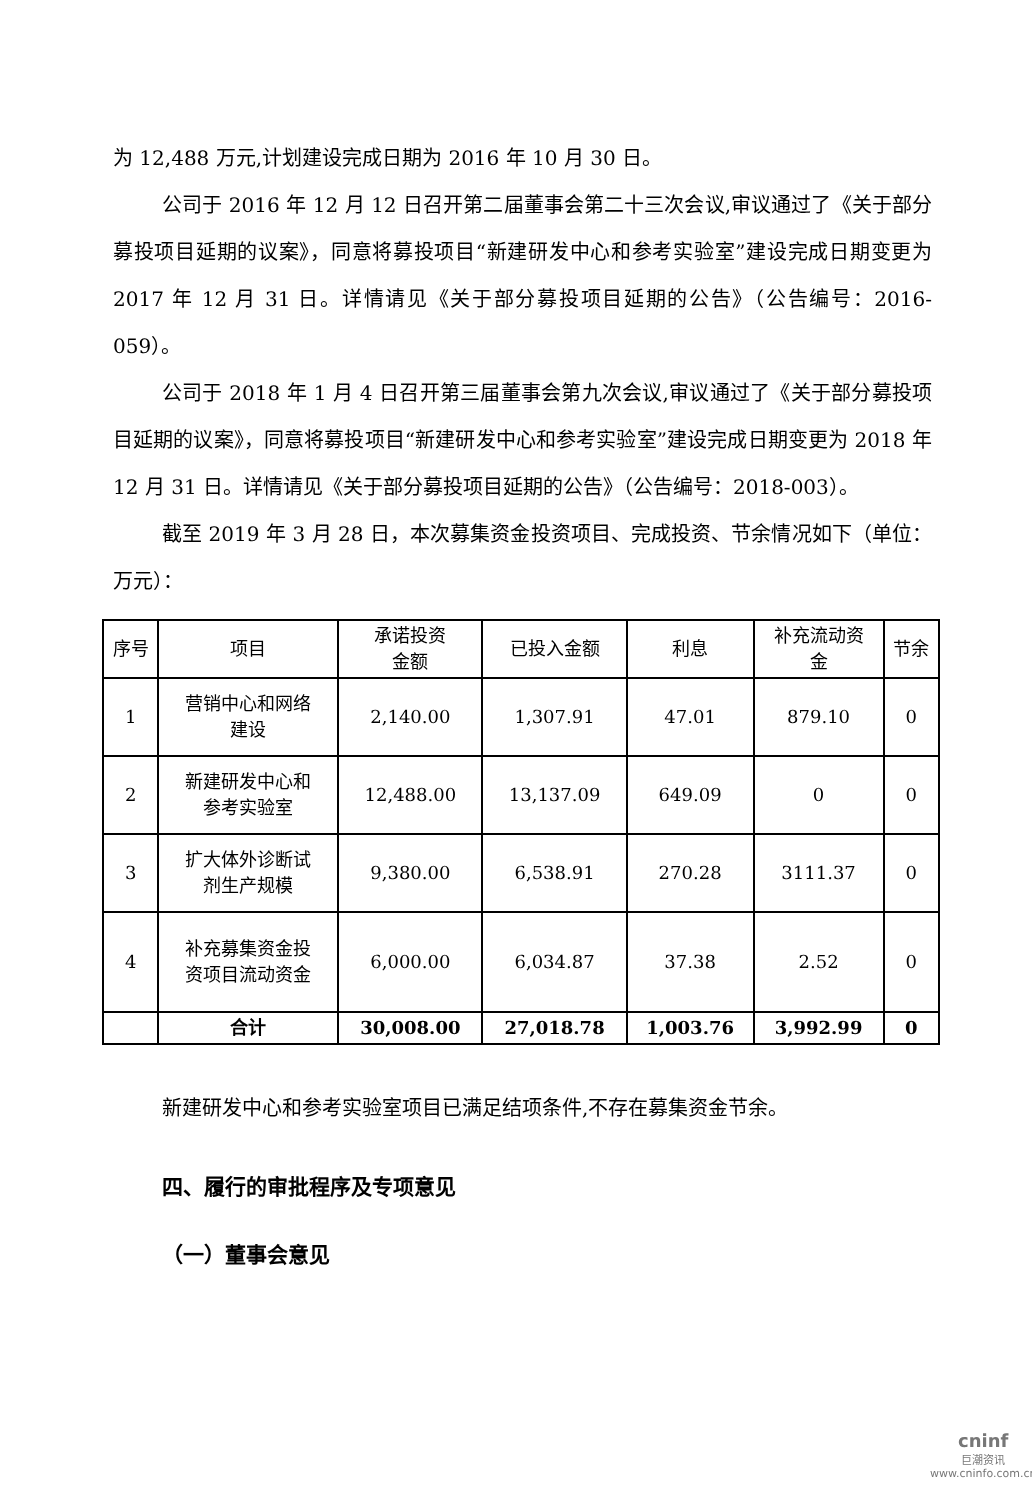为 12,488 万元,计划建设完成日期为 2016 年 10 月 30 日。
公司于 2016 年 12 月 12 日召开第二届董事会第二十三次会议,审议通过了《关于部分募投项目延期的议案》，同意将募投项目“新建研发中心和参考实验室”建设完成日期变更为 2017 年 12 月 31 日。详情请见《关于部分募投项目延期的公告》（公告编号：2016-059）。
公司于 2018 年 1 月 4 日召开第三届董事会第九次会议,审议通过了《关于部分募投项目延期的议案》，同意将募投项目“新建研发中心和参考实验室”建设完成日期变更为 2018 年 12 月 31 日。详情请见《关于部分募投项目延期的公告》（公告编号：2018-003）。
截至 2019 年 3 月 28 日，本次募集资金投资项目、完成投资、节余情况如下（单位：万元）：
| 序号 | 项目 | 承诺投资 金额 | 已投入金额 | 利息 | 补充流动资 金 | 节余 |
| --- | --- | --- | --- | --- | --- | --- |
| 1 | 营销中心和网络 建设 | 2,140.00 | 1,307.91 | 47.01 | 879.10 | 0 |
| 2 | 新建研发中心和 参考实验室 | 12,488.00 | 13,137.09 | 649.09 | 0 | 0 |
| 3 | 扩大体外诊断试 剂生产规模 | 9,380.00 | 6,538.91 | 270.28 | 3111.37 | 0 |
| 4 | 补充募集资金投 资项目流动资金 | 6,000.00 | 6,034.87 | 37.38 | 2.52 | 0 |
| | 合计 | 30,008.00 | 27,018.78 | 1,003.76 | 3,992.99 | 0 |
新建研发中心和参考实验室项目已满足结项条件,不存在募集资金节余。
四、履行的审批程序及专项意见
（一）董事会意见
cninf
巨潮资讯
www.cninfo.com.cn